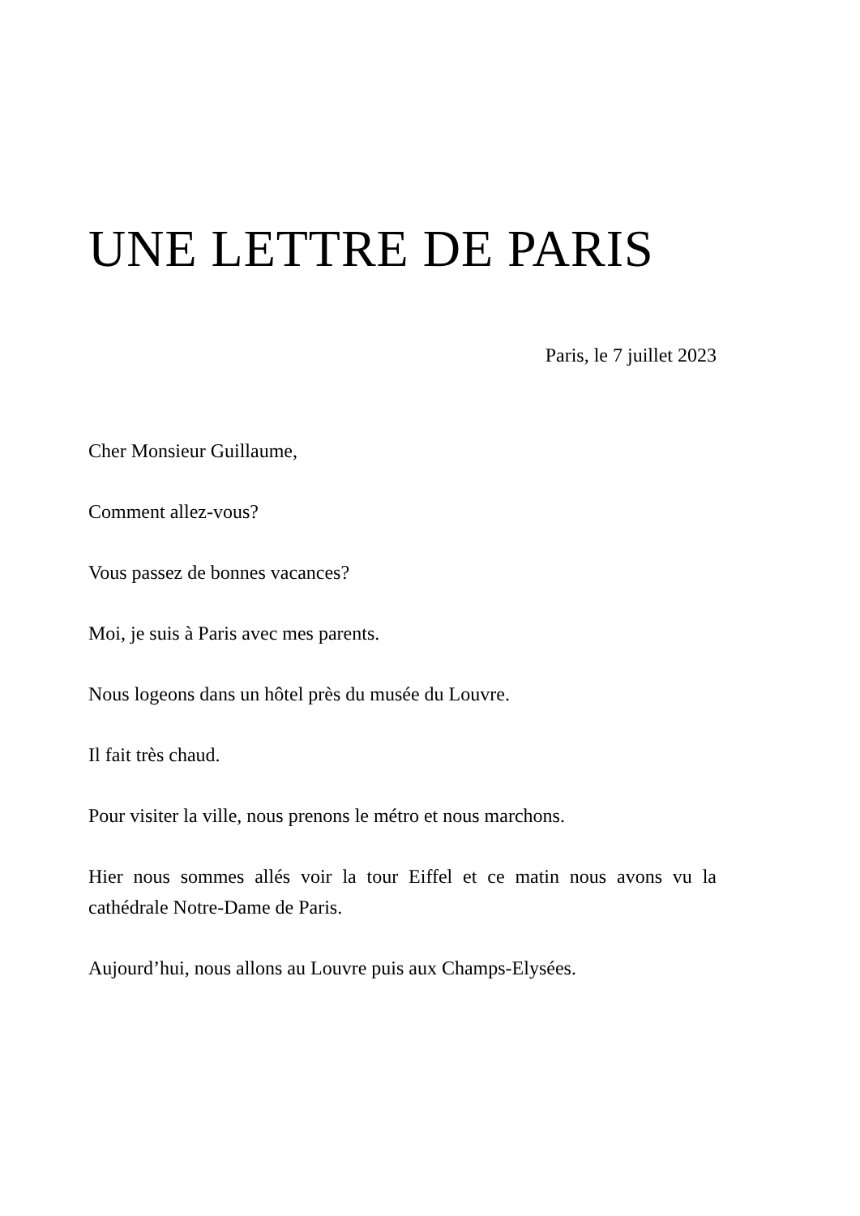UNE LETTRE DE PARIS
Paris, le 7 juillet 2023
Cher Monsieur Guillaume,
Comment allez-vous?
Vous passez de bonnes vacances?
Moi, je suis à Paris avec mes parents.
Nous logeons dans un hôtel près du musée du Louvre.
Il fait très chaud.
Pour visiter la ville, nous prenons le métro et nous marchons.
Hier nous sommes allés voir la tour Eiffel et ce matin nous avons vu la cathédrale Notre-Dame de Paris.
Aujourd’hui, nous allons au Louvre puis aux Champs-Elysées.